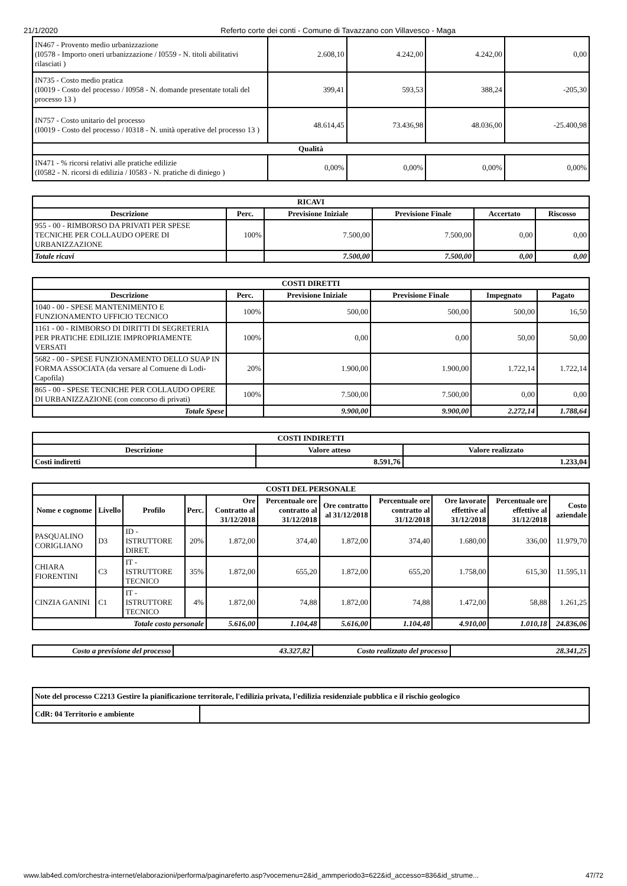21/1/2020 Referto corte dei conti - Comune di Tavazzano con Villavesco - Maga
| IN467 - Provento medio urbanizzazione (I0578 - Importo oneri urbanizzazione / I0559 - N. titoli abilitativi rilasciati ) | 2.608,10 | 4.242,00 | 4.242,00 | 0,00 |
| IN735 - Costo medio pratica (I0019 - Costo del processo / I0958 - N. domande presentate totali del processo 13 ) | 399,41 | 593,53 | 388,24 | -205,30 |
| IN757 - Costo unitario del processo (I0019 - Costo del processo / I0318 - N. unità operative del processo 13 ) | 48.614,45 | 73.436,98 | 48.036,00 | -25.400,98 |
| Qualità | | | | |
| IN471 - % ricorsi relativi alle pratiche edilizie (I0582 - N. ricorsi di edilizia / I0583 - N. pratiche di diniego ) | 0,00% | 0,00% | 0,00% | 0,00% |
| RICAVI | | | | | |
| --- | --- | --- | --- | --- | --- |
| Descrizione | Perc. | Previsione Iniziale | Previsione Finale | Accertato | Riscosso |
| 955 - 00 - RIMBORSO DA PRIVATI PER SPESE TECNICHE PER COLLAUDO OPERE DI URBANIZZAZIONE | 100% | 7.500,00 | 7.500,00 | 0,00 | 0,00 |
| Totale ricavi | | 7.500,00 | 7.500,00 | 0,00 | 0,00 |
| COSTI DIRETTI | | | | | |
| --- | --- | --- | --- | --- | --- |
| Descrizione | Perc. | Previsione Iniziale | Previsione Finale | Impegnato | Pagato |
| 1040 - 00 - SPESE MANTENIMENTO E FUNZIONAMENTO UFFICIO TECNICO | 100% | 500,00 | 500,00 | 500,00 | 16,50 |
| 1161 - 00 - RIMBORSO DI DIRITTI DI SEGRETERIA PER PRATICHE EDILIZIE IMPROPRIAMENTE VERSATI | 100% | 0,00 | 0,00 | 50,00 | 50,00 |
| 5682 - 00 - SPESE FUNZIONAMENTO DELLO SUAP IN FORMA ASSOCIATA (da versare al Comuene di Lodi-Capofila) | 20% | 1.900,00 | 1.900,00 | 1.722,14 | 1.722,14 |
| 865 - 00 - SPESE TECNICHE PER COLLAUDO OPERE DI URBANIZZAZIONE (con concorso di privati) | 100% | 7.500,00 | 7.500,00 | 0,00 | 0,00 |
| Totale Spese | | 9.900,00 | 9.900,00 | 2.272,14 | 1.788,64 |
| COSTI INDIRETTI | | |
| --- | --- | --- |
| Descrizione | Valore atteso | Valore realizzato |
| Costi indiretti | 8.591,76 | 1.233,04 |
| COSTI DEL PERSONALE | | | | | | | | | | |
| --- | --- | --- | --- | --- | --- | --- | --- | --- | --- | --- |
| Nome e cognome | Livello | Profilo | Perc. | Ore Contratto al 31/12/2018 | Percentuale ore contratto al 31/12/2018 | Ore contratto al 31/12/2018 | Percentuale ore contratto al 31/12/2018 | Ore lavorate effettive al 31/12/2018 | Percentuale ore effettive al 31/12/2018 | Costo aziendale |
| PASQUALINO CORIGLIANO | D3 | ID - ISTRUTTORE DIRET. | 20% | 1.872,00 | 374,40 | 1.872,00 | 374,40 | 1.680,00 | 336,00 | 11.979,70 |
| CHIARA FIORENTINI | C3 | IT - ISTRUTTORE TECNICO | 35% | 1.872,00 | 655,20 | 1.872,00 | 655,20 | 1.758,00 | 615,30 | 11.595,11 |
| CINZIA GANINI | C1 | IT - ISTRUTTORE TECNICO | 4% | 1.872,00 | 74,88 | 1.872,00 | 74,88 | 1.472,00 | 58,88 | 1.261,25 |
| Totale costo personale | | | | 5.616,00 | 1.104,48 | 5.616,00 | 1.104,48 | 4.910,00 | 1.010,18 | 24.836,06 |
| Costo a previsione del processo | 43.327,82 | Costo realizzato del processo | 28.341,25 |
| Note del processo C2213 Gestire la pianificazione territorale, l'edilizia privata, l'edilizia residenziale pubblica e il rischio geologico | |
| CdR: 04 Territorio e ambiente | |
www.lab4ed.com/orchestra-internet/elaborazioni/performa/paginareferto.asp?vocemenu=2&id_ammperiodo3=622&id_accesso=836&id_strume... 47/72